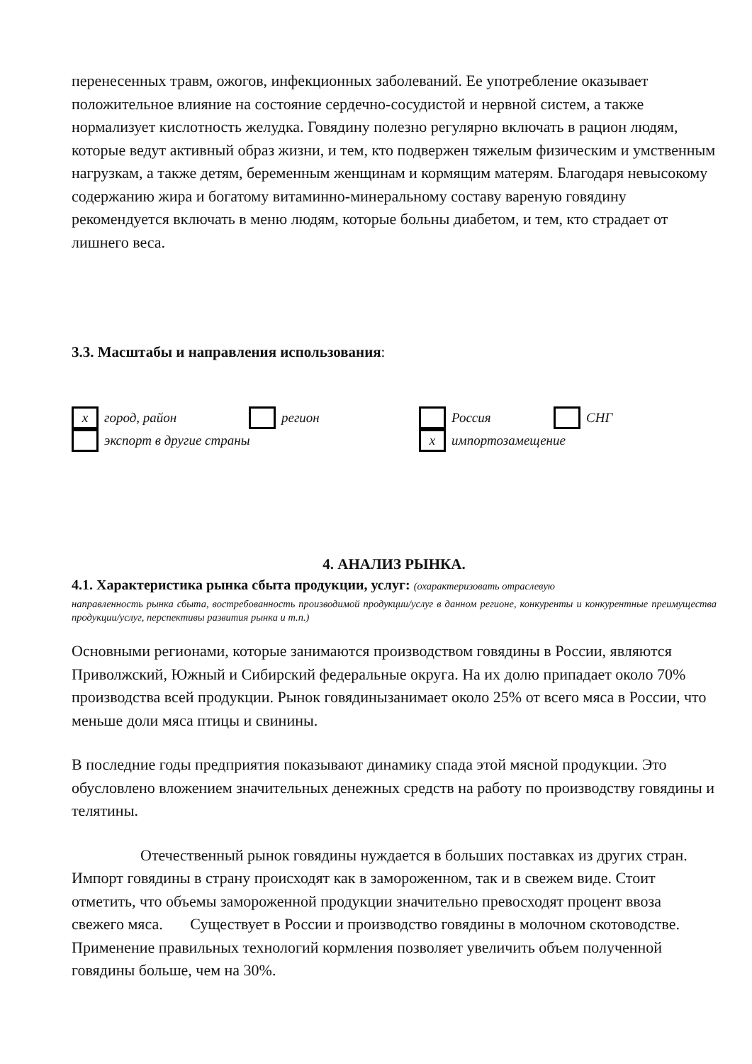перенесенных травм, ожогов, инфекционных заболеваний. Ее употребление оказывает положительное влияние на состояние сердечно-сосудистой и нервной систем, а также нормализует кислотность желудка. Говядину полезно регулярно включать в рацион людям, которые ведут активный образ жизни, и тем, кто подвержен тяжелым физическим и умственным нагрузкам, а также детям, беременным женщинам и кормящим матерям. Благодаря невысокому содержанию жира и богатому витаминно-минеральному составу вареную говядину рекомендуется включать в меню людям, которые больны диабетом, и тем, кто страдает от лишнего веса.
3.3. Масштабы и направления использования:
x
город, район
регион
Россия
СНГ
экспорт в другие страны
x
импортозамещение
4. АНАЛИЗ РЫНКА.
4.1. Характеристика рынка сбыта продукции, услуг: (охарактеризовать отраслевую
направленность рынка сбыта, востребованность производимой продукции/услуг в данном регионе, конкуренты и конкурентные преимущества продукции/услуг, перспективы развития рынка и т.п.)
Основными регионами, которые занимаются производством говядины в России, являются Приволжский, Южный и Сибирский федеральные округа. На их долю припадает около 70% производства всей продукции. Рынок говядинызанимает около 25% от всего мяса в России, что меньше доли мяса птицы и свинины.
В последние годы предприятия показывают динамику спада этой мясной продукции. Это обусловлено вложением значительных денежных средств на работу по производству говядины и телятины.
Отечественный рынок говядины нуждается в больших поставках из других стран. Импорт говядины в страну происходят как в замороженном, так и в свежем виде. Стоит отметить, что объемы замороженной продукции значительно превосходят процент ввоза свежего мяса. Существует в России и производство говядины в молочном скотоводстве. Применение правильных технологий кормления позволяет увеличить объем полученной говядины больше, чем на 30%.